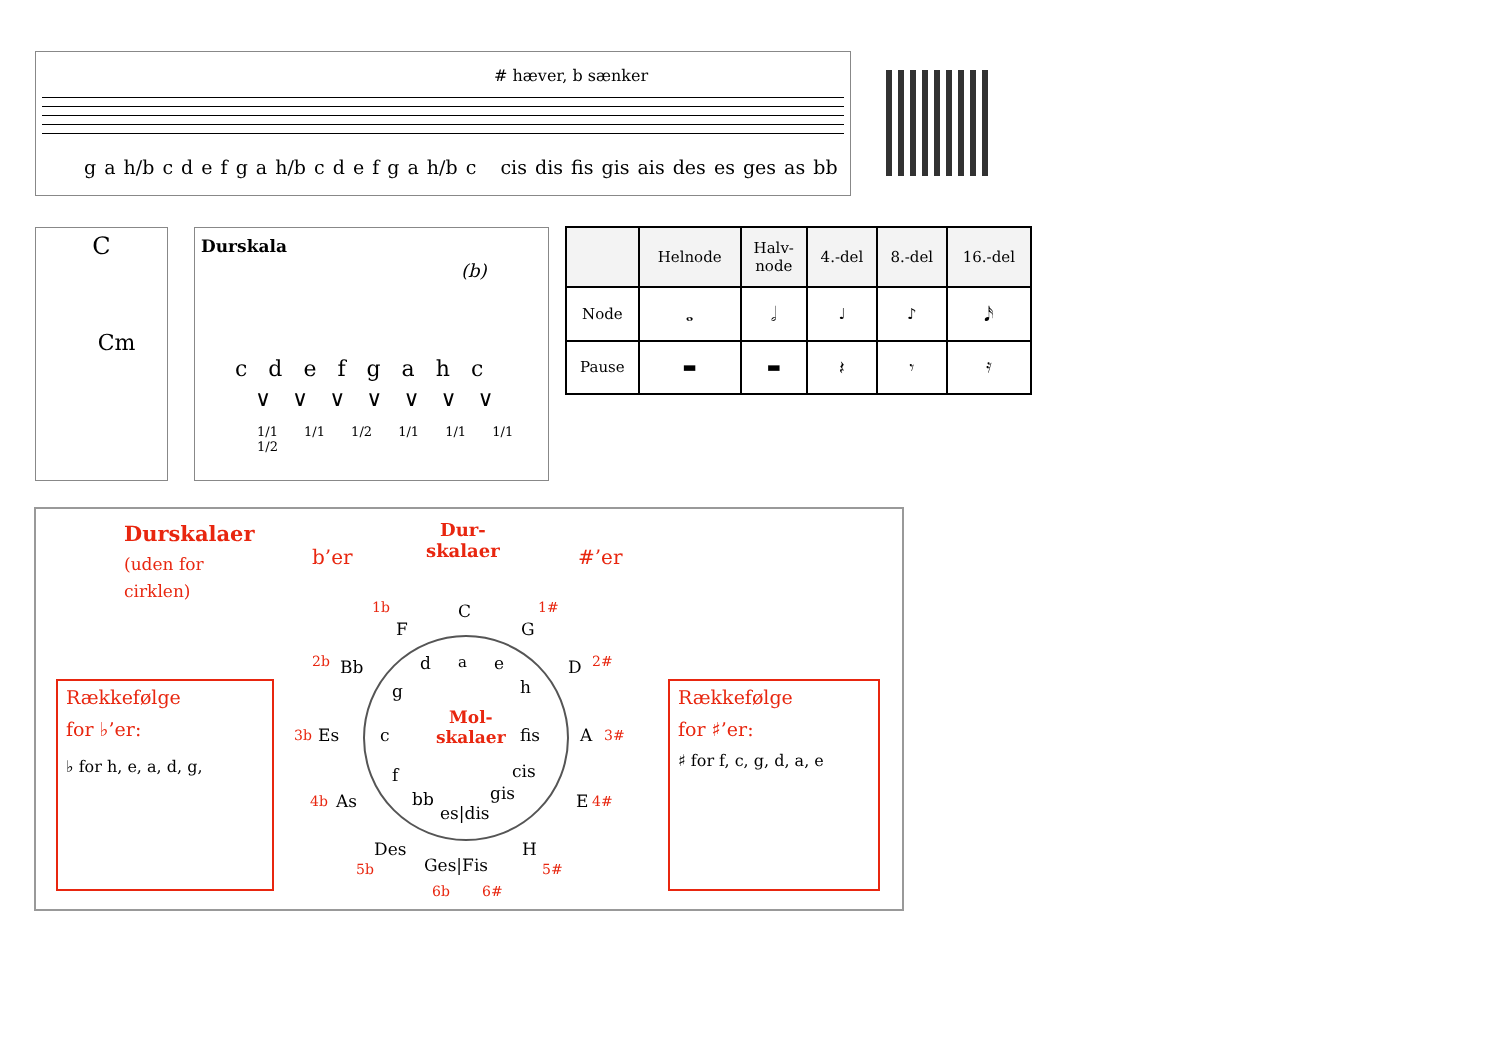# hæver, b sænker
g a h/b c d e f g a h/b c d e f g a h/b c cis dis fis gis ais des es ges as bb
C
Cm
Durskala
(b)
c d e f g a h c
∨ ∨ ∨ ∨ ∨ ∨ ∨
1/1 1/1 1/2 1/1 1/1 1/1 1/2
| | Helnode | Halv- node | 4.-del | 8.-del | 16.-del |
| --- | --- | --- | --- | --- | --- |
| Node | 𝅝 | 𝅗𝅥 | ♩ | ♪ | 𝅘𝅥𝅯 |
| Pause | ▬ | ▬ | 𝄽 | 𝄾 | 𝄿 |
Durskalaer
(uden for
cirklen)
b’er
Dur-
skalaer
#’er
Mol-
skalaer
C
a
F G
Bb D
Es A
As E
Des H
Ges|Fis
d e
g h
c fis
f cis
bb gis
es|dis
1b 1#
2b 2#
3b 3#
4b 4#
5b 5#
6b 6#
Rækkefølge
for ♭’er:
♭ for h, e, a, d, g,
Rækkefølge
for ♯’er:
♯ for f, c, g, d, a, e